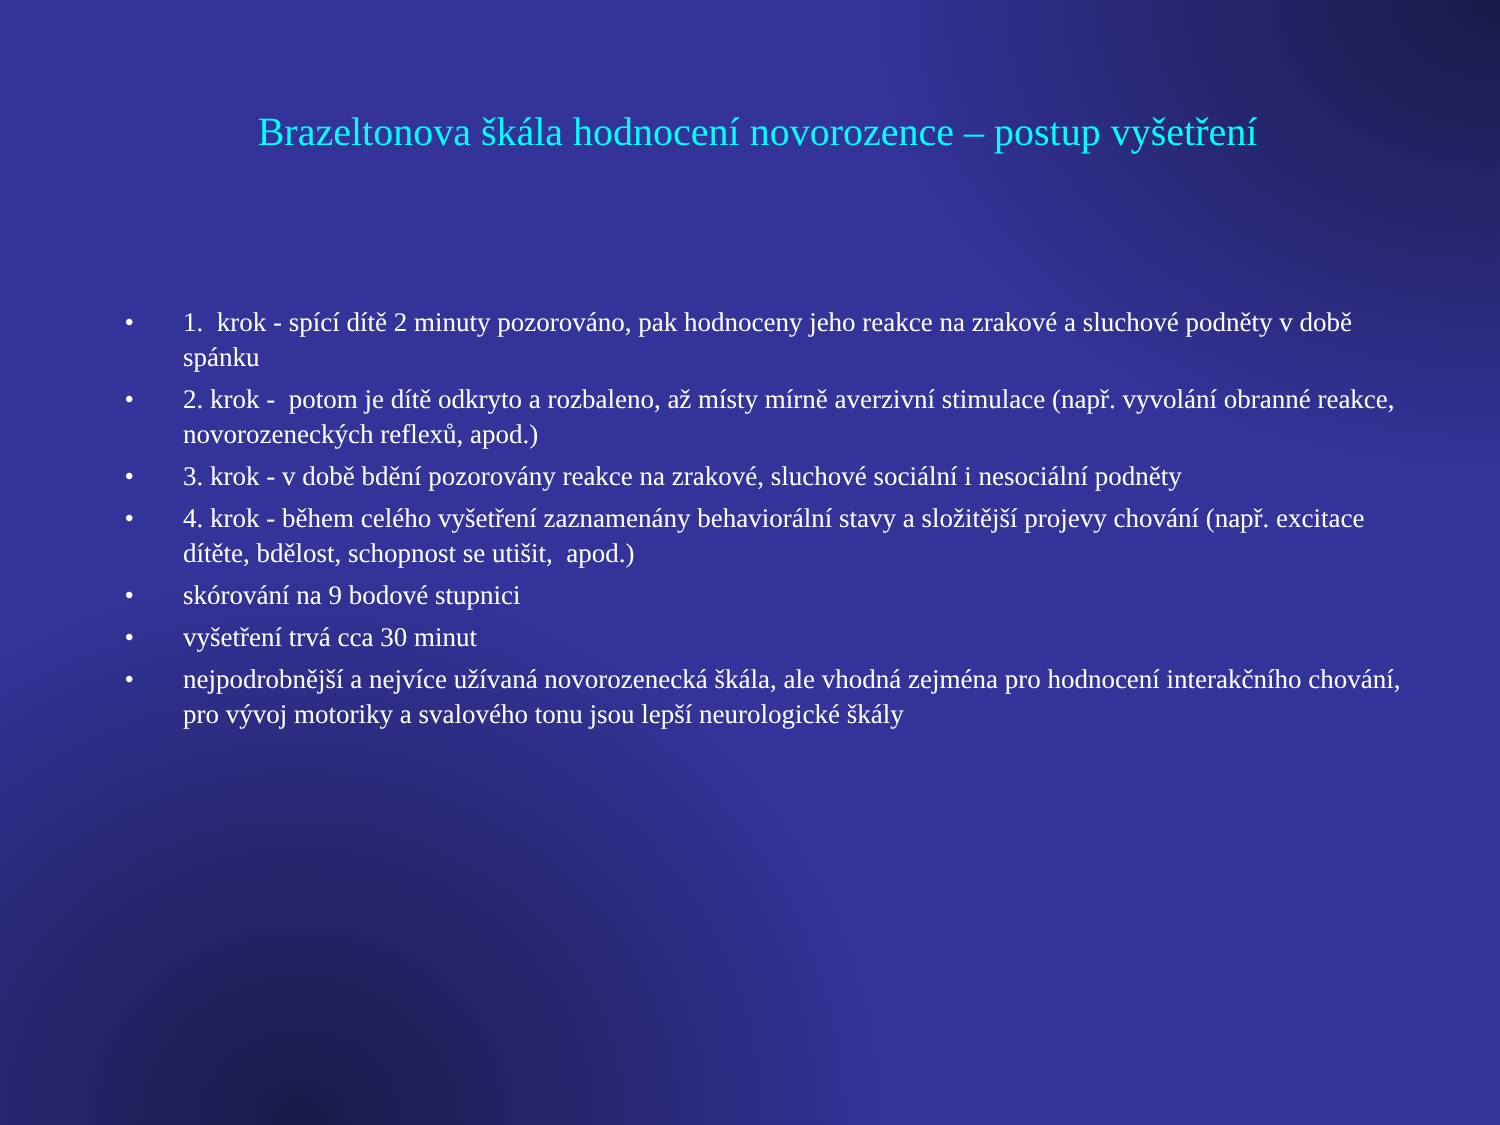Brazeltonova škála hodnocení novorozence – postup vyšetření
• 1. krok - spící dítě 2 minuty pozorováno, pak hodnoceny jeho reakce na zrakové a sluchové podněty v době spánku
• 2. krok - potom je dítě odkryto a rozbaleno, až místy mírně averzivní stimulace (např. vyvolání obranné reakce, novorozeneckých reflexů, apod.)
• 3. krok - v době bdění pozorovány reakce na zrakové, sluchové sociální i nesociální podněty
• 4. krok - během celého vyšetření zaznamenány behaviorální stavy a složitější projevy chování (např. excitace dítěte, bdělost, schopnost se utišit, apod.)
• skórování na 9 bodové stupnici
• vyšetření trvá cca 30 minut
• nejpodrobnější a nejvíce užívaná novorozenecká škála, ale vhodná zejména pro hodnocení interakčního chování, pro vývoj motoriky a svalového tonu jsou lepší neurologické škály